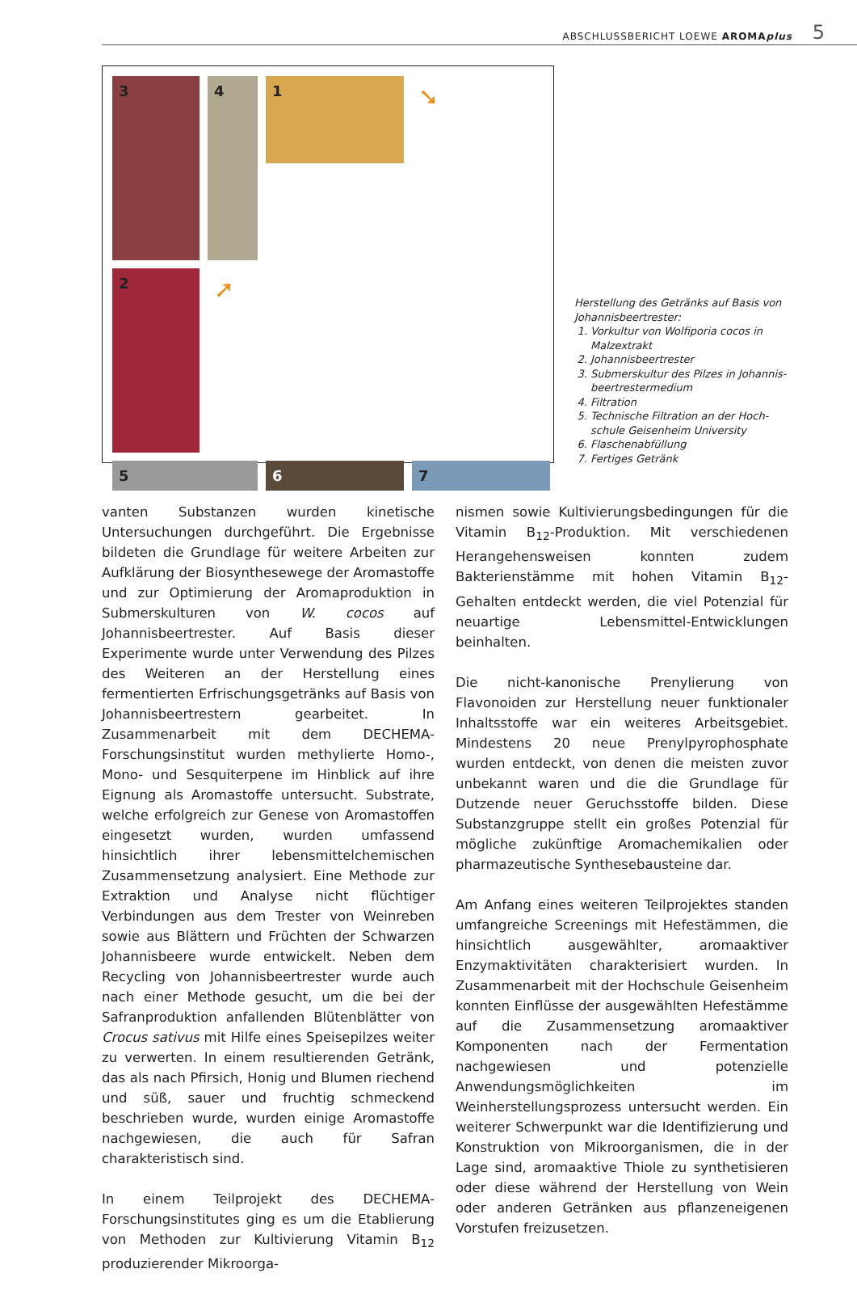ABSCHLUSSBERICHT LOEWE AROMAplus 5
1
➘
3
4
2
➚
5
6
7
Herstellung des Getränks auf Basis von Johannisbeertrester:
1. Vorkultur von Wolfiporia cocos in Malzextrakt
2. Johannisbeertrester
3. Submerskultur des Pilzes in Johannis-beertrestermedium
4. Filtration
5. Technische Filtration an der Hoch-schule Geisenheim University
6. Flaschenabfüllung
7. Fertiges Getränk
vanten Substanzen wurden kinetische Untersuchungen durchgeführt. Die Ergebnisse bildeten die Grundlage für weitere Arbeiten zur Aufklärung der Biosynthesewege der Aromastoffe und zur Optimierung der Aromaproduktion in Submerskulturen von W. cocos auf Johannisbeertrester. Auf Basis dieser Experimente wurde unter Verwendung des Pilzes des Weiteren an der Herstellung eines fermentierten Erfrischungsgetränks auf Basis von Johannisbeertrestern gearbeitet. In Zusammenarbeit mit dem DECHEMA-Forschungsinstitut wurden methylierte Homo-, Mono- und Sesquiterpene im Hinblick auf ihre Eignung als Aromastoffe untersucht. Substrate, welche erfolgreich zur Genese von Aromastoffen eingesetzt wurden, wurden umfassend hinsichtlich ihrer lebensmittelchemischen Zusammensetzung analysiert. Eine Methode zur Extraktion und Analyse nicht flüchtiger Verbindungen aus dem Trester von Weinreben sowie aus Blättern und Früchten der Schwarzen Johannisbeere wurde entwickelt. Neben dem Recycling von Johannisbeertrester wurde auch nach einer Methode gesucht, um die bei der Safranproduktion anfallenden Blütenblätter von Crocus sativus mit Hilfe eines Speisepilzes weiter zu verwerten. In einem resultierenden Getränk, das als nach Pfirsich, Honig und Blumen riechend und süß, sauer und fruchtig schmeckend beschrieben wurde, wurden einige Aromastoffe nachgewiesen, die auch für Safran charakteristisch sind.
In einem Teilprojekt des DECHEMA-Forschungsinstitutes ging es um die Etablierung von Methoden zur Kultivierung Vitamin B<sub>12</sub> produzierender Mikroorga-
nismen sowie Kultivierungsbedingungen für die Vitamin B<sub>12</sub>-Produktion. Mit verschiedenen Herangehensweisen konnten zudem Bakterienstämme mit hohen Vitamin B<sub>12</sub>-Gehalten entdeckt werden, die viel Potenzial für neuartige Lebensmittel-Entwicklungen beinhalten.
Die nicht-kanonische Prenylierung von Flavonoiden zur Herstellung neuer funktionaler Inhaltsstoffe war ein weiteres Arbeitsgebiet. Mindestens 20 neue Prenylpyrophosphate wurden entdeckt, von denen die meisten zuvor unbekannt waren und die die Grundlage für Dutzende neuer Geruchsstoffe bilden. Diese Substanzgruppe stellt ein großes Potenzial für mögliche zukünftige Aromachemikalien oder pharmazeutische Synthesebausteine dar.
Am Anfang eines weiteren Teilprojektes standen umfangreiche Screenings mit Hefestämmen, die hinsichtlich ausgewählter, aromaaktiver Enzymaktivitäten charakterisiert wurden. In Zusammenarbeit mit der Hochschule Geisenheim konnten Einflüsse der ausgewählten Hefestämme auf die Zusammensetzung aromaaktiver Komponenten nach der Fermentation nachgewiesen und potenzielle Anwendungsmöglichkeiten im Weinherstellungsprozess untersucht werden. Ein weiterer Schwerpunkt war die Identifizierung und Konstruktion von Mikroorganismen, die in der Lage sind, aromaaktive Thiole zu synthetisieren oder diese während der Herstellung von Wein oder anderen Getränken aus pflanzeneigenen Vorstufen freizusetzen.